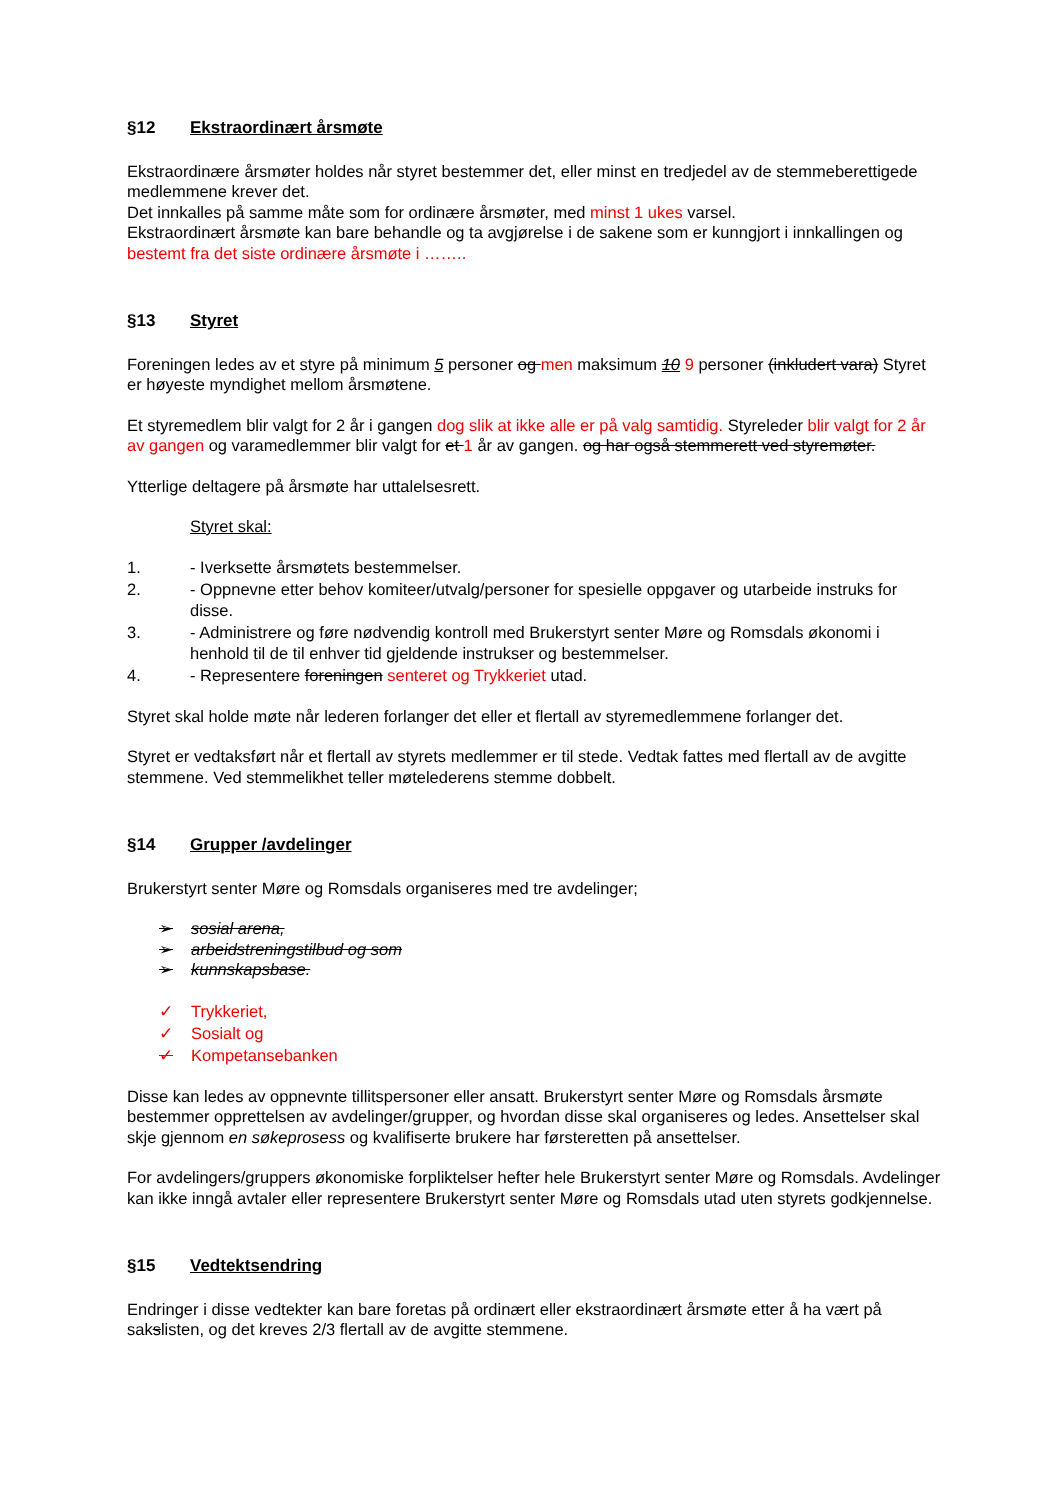§12 Ekstraordinært årsmøte
Ekstraordinære årsmøter holdes når styret bestemmer det, eller minst en tredjedel av de stemmeberettigede medlemmene krever det.
Det innkalles på samme måte som for ordinære årsmøter, med minst 1 ukes varsel.
Ekstraordinært årsmøte kan bare behandle og ta avgjørelse i de sakene som er kunngjort i innkallingen og bestemt fra det siste ordinære årsmøte i ……..
§13 Styret
Foreningen ledes av et styre på minimum 5 personer og men maksimum 10 9 personer (inkludert vara) Styret er høyeste myndighet mellom årsmøtene.
Et styremedlem blir valgt for 2 år i gangen dog slik at ikke alle er på valg samtidig. Styreleder blir valgt for 2 år av gangen og varamedlemmer blir valgt for et 1 år av gangen. og har også stemmerett ved styremøter.
Ytterlige deltagere på årsmøte har uttalelsesrett.
Styret skal:
1. - Iverksette årsmøtets bestemmelser.
2. - Oppnevne etter behov komiteer/utvalg/personer for spesielle oppgaver og utarbeide instruks for disse.
3. - Administrere og føre nødvendig kontroll med Brukerstyrt senter Møre og Romsdals økonomi i henhold til de til enhver tid gjeldende instrukser og bestemmelser.
4. - Representere foreningen senteret og Trykkeriet utad.
Styret skal holde møte når lederen forlanger det eller et flertall av styremedlemmene forlanger det.
Styret er vedtaksført når et flertall av styrets medlemmer er til stede. Vedtak fattes med flertall av de avgitte stemmene. Ved stemmelikhet teller møtelederens stemme dobbelt.
§14 Grupper /avdelinger
Brukerstyrt senter Møre og Romsdals organiseres med tre avdelinger;
➢ sosial arena,
➢ arbeidstreningstilbud og som
➢ kunnskapsbase.
✓ Trykkeriet,
✓ Sosialt og
✓ Kompetansebanken
Disse kan ledes av oppnevnte tillitspersoner eller ansatt. Brukerstyrt senter Møre og Romsdals årsmøte bestemmer opprettelsen av avdelinger/grupper, og hvordan disse skal organiseres og ledes. Ansettelser skal skje gjennom en søkeprosess og kvalifiserte brukere har førsteretten på ansettelser.
For avdelingers/gruppers økonomiske forpliktelser hefter hele Brukerstyrt senter Møre og Romsdals. Avdelinger kan ikke inngå avtaler eller representere Brukerstyrt senter Møre og Romsdals utad uten styrets godkjennelse.
§15 Vedtektsendring
Endringer i disse vedtekter kan bare foretas på ordinært eller ekstraordinært årsmøte etter å ha vært på sakslisten, og det kreves 2/3 flertall av de avgitte stemmene.